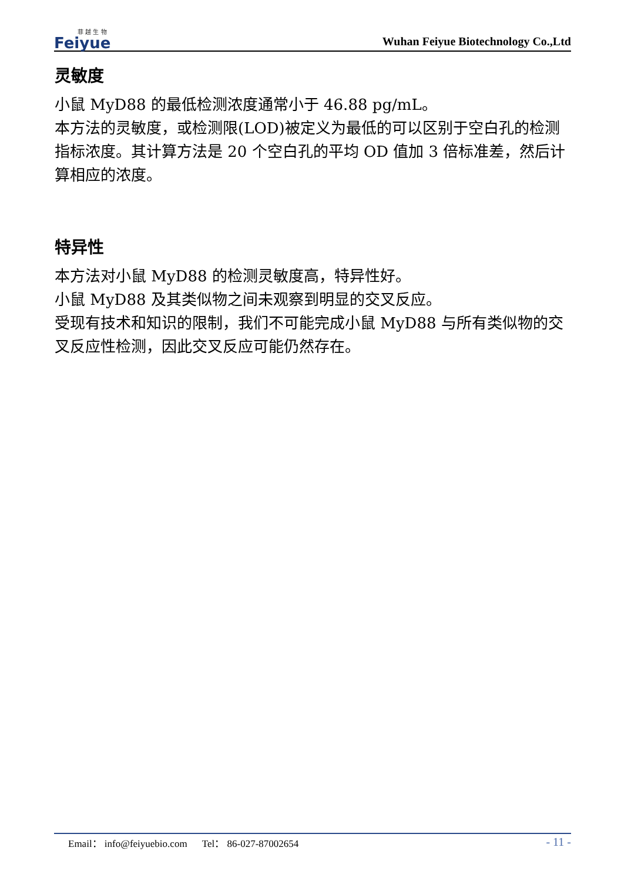菲 越 生 物
Feiyue
Wuhan Feiyue Biotechnology Co.,Ltd
灵敏度
小鼠 MyD88 的最低检测浓度通常小于 46.88 pg/mL。
本方法的灵敏度，或检测限(LOD)被定义为最低的可以区别于空白孔的检测指标浓度。其计算方法是 20 个空白孔的平均 OD 值加 3 倍标准差，然后计算相应的浓度。
特异性
本方法对小鼠 MyD88 的检测灵敏度高，特异性好。
小鼠 MyD88 及其类似物之间未观察到明显的交叉反应。
受现有技术和知识的限制，我们不可能完成小鼠 MyD88 与所有类似物的交叉反应性检测，因此交叉反应可能仍然存在。
Email： info@feiyuebio.com Tel： 86-027-87002654 - 11 -